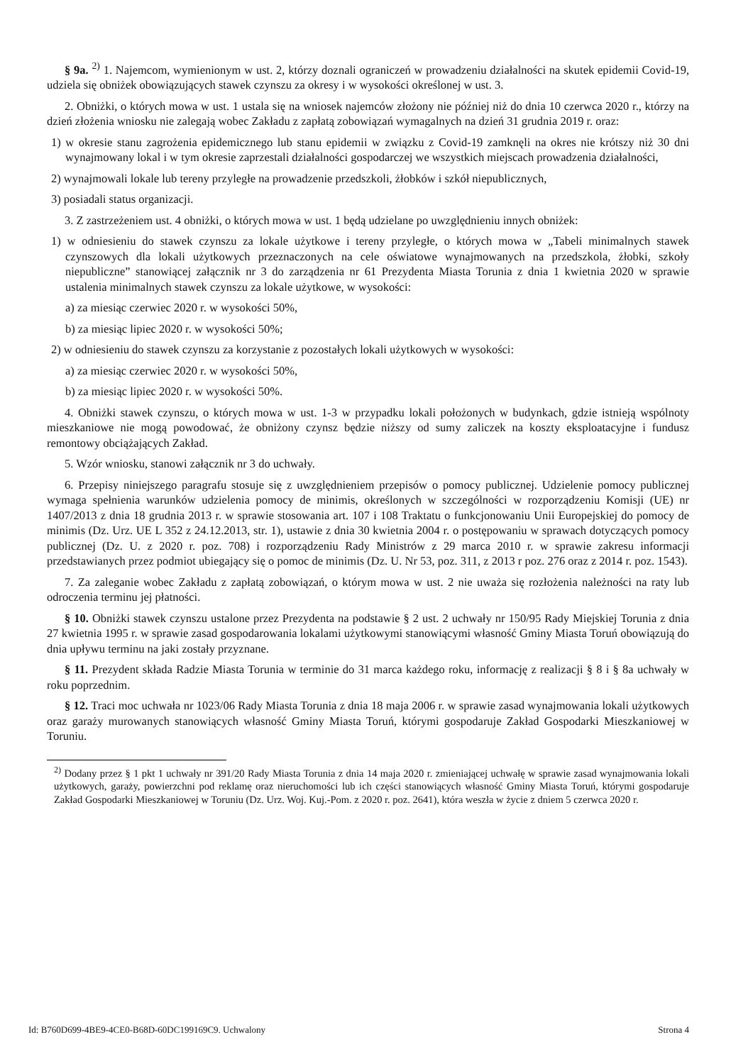§ 9a. <sup>2)</sup> 1. Najemcom, wymienionym w ust. 2, którzy doznali ograniczeń w prowadzeniu działalności na skutek epidemii Covid-19, udziela się obniżek obowiązujących stawek czynszu za okresy i w wysokości określonej w ust. 3.
2. Obniżki, o których mowa w ust. 1 ustala się na wniosek najemców złożony nie później niż do dnia 10 czerwca 2020 r., którzy na dzień złożenia wniosku nie zalegają wobec Zakładu z zapłatą zobowiązań wymagalnych na dzień 31 grudnia 2019 r. oraz:
1) w okresie stanu zagrożenia epidemicznego lub stanu epidemii w związku z Covid-19 zamknęli na okres nie krótszy niż 30 dni wynajmowany lokal i w tym okresie zaprzestali działalności gospodarczej we wszystkich miejscach prowadzenia działalności,
2) wynajmowali lokale lub tereny przyległe na prowadzenie przedszkoli, żłobków i szkół niepublicznych,
3) posiadali status organizacji.
3. Z zastrzeżeniem ust. 4 obniżki, o których mowa w ust. 1 będą udzielane po uwzględnieniu innych obniżek:
1) w odniesieniu do stawek czynszu za lokale użytkowe i tereny przyległe, o których mowa w „Tabeli minimalnych stawek czynszowych dla lokali użytkowych przeznaczonych na cele oświatowe wynajmowanych na przedszkola, żłobki, szkoły niepubliczne” stanowiącej załącznik nr 3 do zarządzenia nr 61 Prezydenta Miasta Torunia z dnia 1 kwietnia 2020 w sprawie ustalenia minimalnych stawek czynszu za lokale użytkowe, w wysokości:
a) za miesiąc czerwiec 2020 r. w wysokości 50%,
b) za miesiąc lipiec 2020 r. w wysokości 50%;
2) w odniesieniu do stawek czynszu za korzystanie z pozostałych lokali użytkowych w wysokości:
a) za miesiąc czerwiec 2020 r. w wysokości 50%,
b) za miesiąc lipiec 2020 r. w wysokości 50%.
4. Obniżki stawek czynszu, o których mowa w ust. 1-3 w przypadku lokali położonych w budynkach, gdzie istnieją wspólnoty mieszkaniowe nie mogą powodować, że obniżony czynsz będzie niższy od sumy zaliczek na koszty eksploatacyjne i fundusz remontowy obciążających Zakład.
5. Wzór wniosku, stanowi załącznik nr 3 do uchwały.
6. Przepisy niniejszego paragrafu stosuje się z uwzględnieniem przepisów o pomocy publicznej. Udzielenie pomocy publicznej wymaga spełnienia warunków udzielenia pomocy de minimis, określonych w szczególności w rozporządzeniu Komisji (UE) nr 1407/2013 z dnia 18 grudnia 2013 r. w sprawie stosowania art. 107 i 108 Traktatu o funkcjonowaniu Unii Europejskiej do pomocy de minimis (Dz. Urz. UE L 352 z 24.12.2013, str. 1), ustawie z dnia 30 kwietnia 2004 r. o postępowaniu w sprawach dotyczących pomocy publicznej (Dz. U. z 2020 r. poz. 708) i rozporządzeniu Rady Ministrów z 29 marca 2010 r. w sprawie zakresu informacji przedstawianych przez podmiot ubiegający się o pomoc de minimis (Dz. U. Nr 53, poz. 311, z 2013 r poz. 276 oraz z 2014 r. poz. 1543).
7. Za zaleganie wobec Zakładu z zapłatą zobowiązań, o którym mowa w ust. 2 nie uważa się rozłożenia należności na raty lub odroczenia terminu jej płatności.
§ 10. Obniżki stawek czynszu ustalone przez Prezydenta na podstawie § 2 ust. 2 uchwały nr 150/95 Rady Miejskiej Torunia z dnia 27 kwietnia 1995 r. w sprawie zasad gospodarowania lokalami użytkowymi stanowiącymi własność Gminy Miasta Toruń obowiązują do dnia upływu terminu na jaki zostały przyznane.
§ 11. Prezydent składa Radzie Miasta Torunia w terminie do 31 marca każdego roku, informację z realizacji § 8 i § 8a uchwały w roku poprzednim.
§ 12. Traci moc uchwała nr 1023/06 Rady Miasta Torunia z dnia 18 maja 2006 r. w sprawie zasad wynajmowania lokali użytkowych oraz garaży murowanych stanowiących własność Gminy Miasta Toruń, którymi gospodaruje Zakład Gospodarki Mieszkaniowej w Toruniu.
<sup>2)</sup> Dodany przez § 1 pkt 1 uchwały nr 391/20 Rady Miasta Torunia z dnia 14 maja 2020 r. zmieniającej uchwałę w sprawie zasad wynajmowania lokali użytkowych, garaży, powierzchni pod reklamę oraz nieruchomości lub ich części stanowiących własność Gminy Miasta Toruń, którymi gospodaruje Zakład Gospodarki Mieszkaniowej w Toruniu (Dz. Urz. Woj. Kuj.-Pom. z 2020 r. poz. 2641), która weszła w życie z dniem 5 czerwca 2020 r.
Id: B760D699-4BE9-4CE0-B68D-60DC199169C9. Uchwalony Strona 4